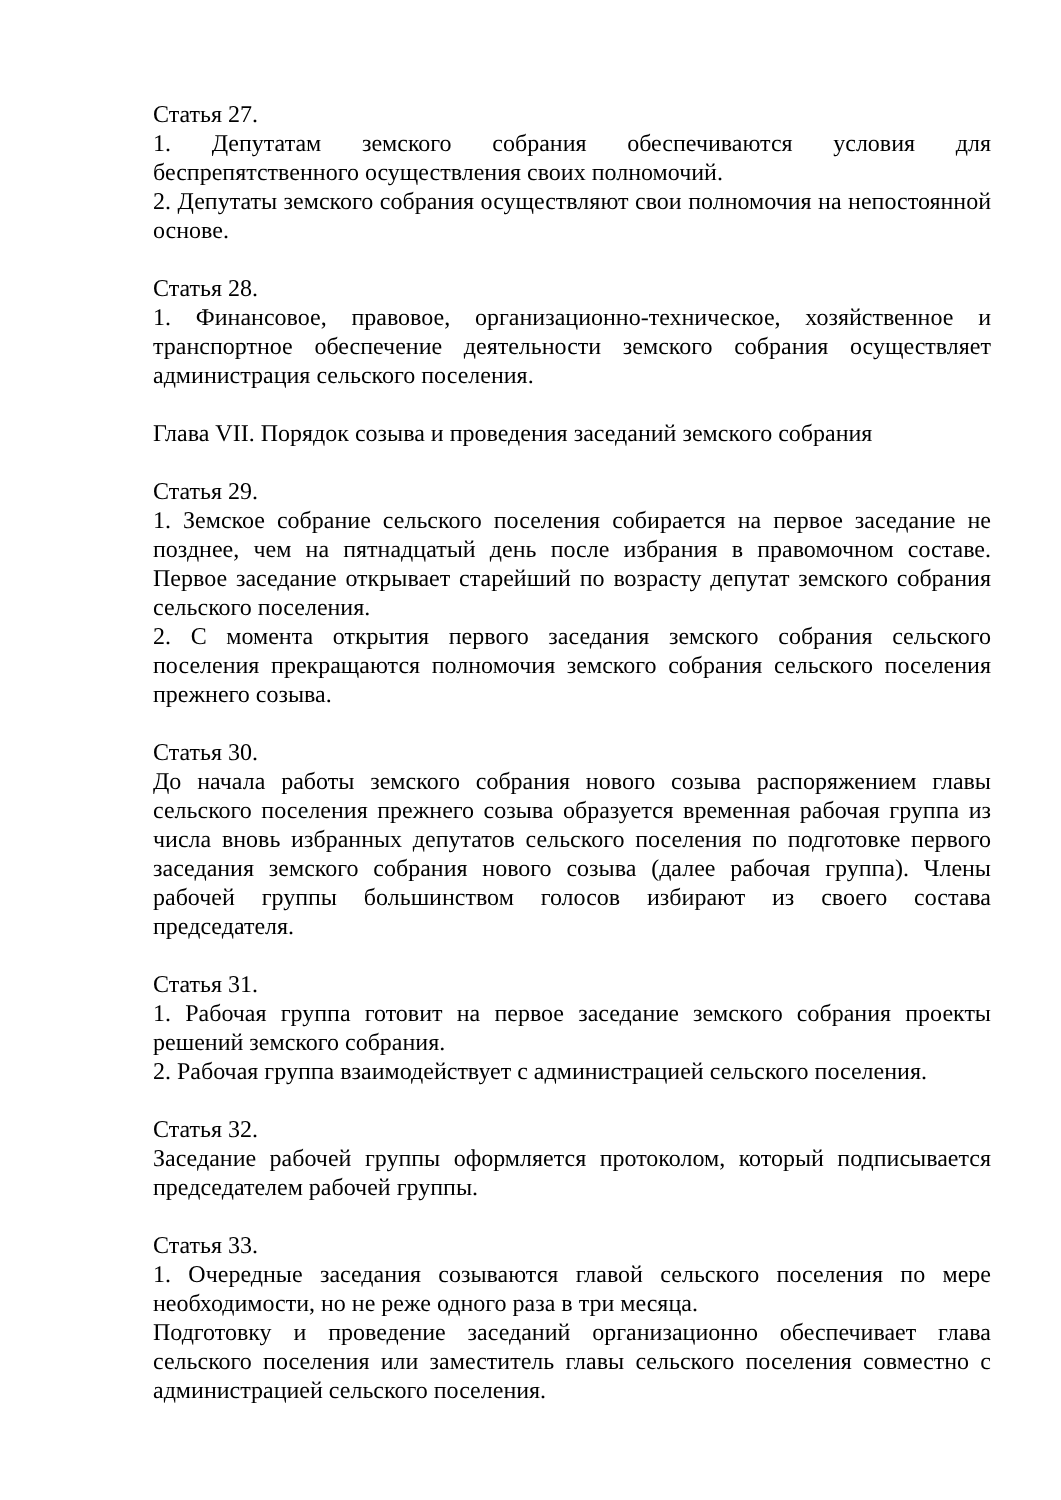Статья 27.
1. Депутатам земского собрания обеспечиваются условия для беспрепятственного осуществления своих полномочий.
2. Депутаты земского собрания осуществляют свои полномочия на непостоянной основе.
Статья 28.
1. Финансовое, правовое, организационно-техническое, хозяйственное и транспортное обеспечение деятельности земского собрания осуществляет администрация сельского поселения.
Глава VII. Порядок созыва и проведения заседаний земского собрания
Статья 29.
1. Земское собрание сельского поселения собирается на первое заседание не позднее, чем на пятнадцатый день после избрания в правомочном составе. Первое заседание открывает старейший по возрасту депутат земского собрания сельского поселения.
2. С момента открытия первого заседания земского собрания сельского поселения прекращаются полномочия земского собрания сельского поселения прежнего созыва.
Статья 30.
До начала работы земского собрания нового созыва распоряжением главы сельского поселения прежнего созыва образуется временная рабочая группа из числа вновь избранных депутатов сельского поселения по подготовке первого заседания земского собрания нового созыва (далее рабочая группа). Члены рабочей группы большинством голосов избирают из своего состава председателя.
Статья 31.
1. Рабочая группа готовит на первое заседание земского собрания проекты решений земского собрания.
2. Рабочая группа взаимодействует с администрацией сельского поселения.
Статья 32.
Заседание рабочей группы оформляется протоколом, который подписывается председателем рабочей группы.
Статья 33.
1. Очередные заседания созываются главой сельского поселения по мере необходимости, но не реже одного раза в три месяца.
Подготовку и проведение заседаний организационно обеспечивает глава сельского поселения или заместитель главы сельского поселения совместно с администрацией сельского поселения.